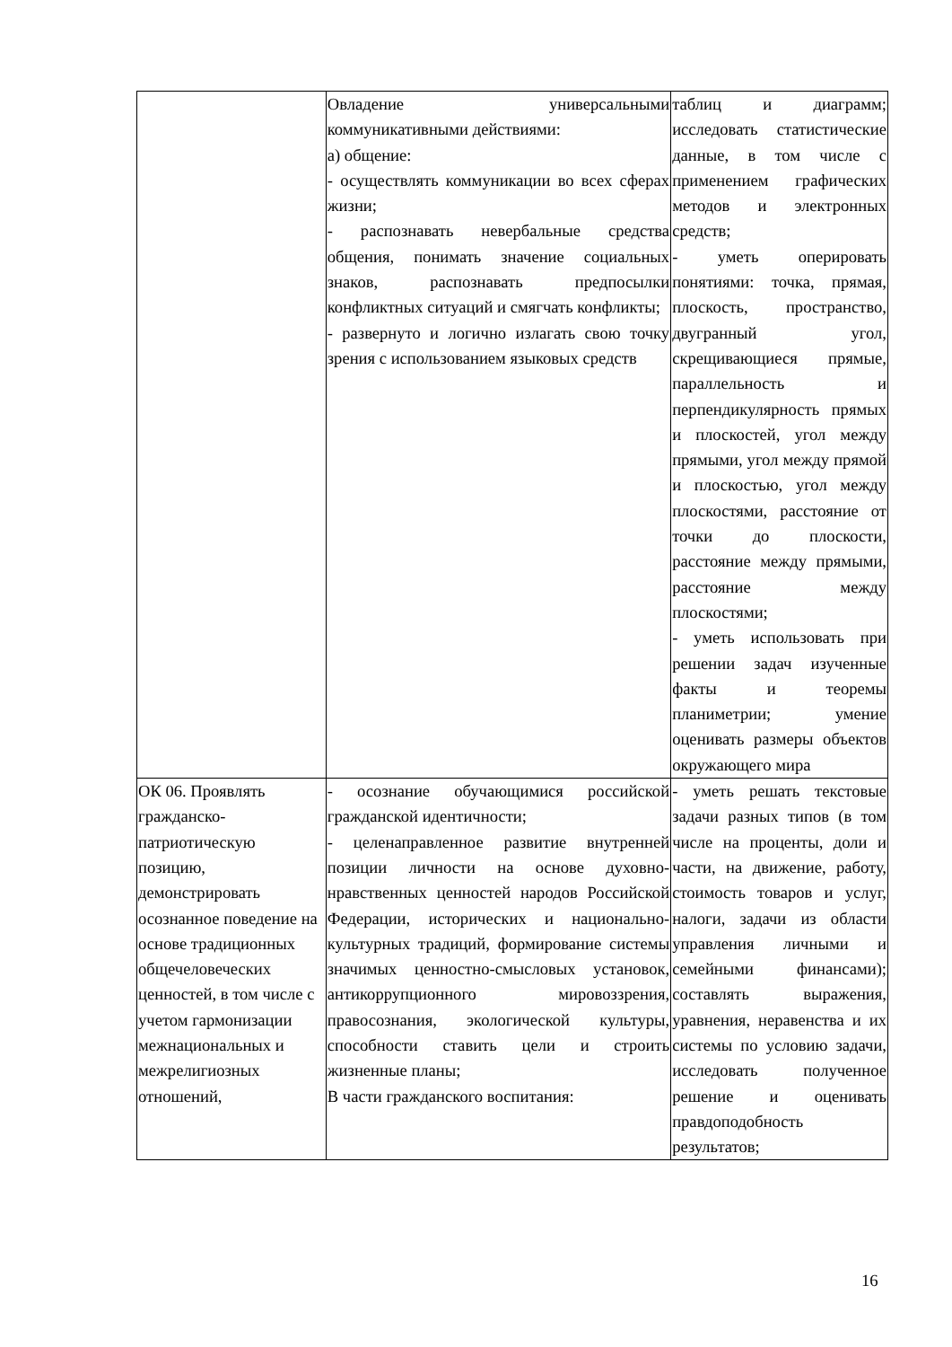| | Овладение универсальными коммуникативными действиями: а) общение: - осуществлять коммуникации во всех сферах жизни; - распознавать невербальные средства общения, понимать значение социальных знаков, распознавать предпосылки конфликтных ситуаций и смягчать конфликты; - развернуто и логично излагать свою точку зрения с использованием языковых средств | таблиц и диаграмм; исследовать статистические данные, в том числе с применением графических методов и электронных средств; - уметь оперировать понятиями: точка, прямая, плоскость, пространство, двугранный угол, скрещивающиеся прямые, параллельность и перпендикулярность прямых и плоскостей, угол между прямыми, угол между прямой и плоскостью, угол между плоскостями, расстояние от точки до плоскости, расстояние между прямыми, расстояние между плоскостями; - уметь использовать при решении задач изученные факты и теоремы планиметрии; умение оценивать размеры объектов окружающего мира |
| ОК 06. Проявлять гражданско-патриотическую позицию, демонстрировать осознанное поведение на основе традиционных общечеловеческих ценностей, в том числе с учетом гармонизации межнациональных и межрелигиозных отношений, | - осознание обучающимися российской гражданской идентичности; - целенаправленное развитие внутренней позиции личности на основе духовно-нравственных ценностей народов Российской Федерации, исторических и национально-культурных традиций, формирование системы значимых ценностно-смысловых установок, антикоррупционного мировоззрения, правосознания, экологической культуры, способности ставить цели и строить жизненные планы; В части гражданского воспитания: | - уметь решать текстовые задачи разных типов (в том числе на проценты, доли и части, на движение, работу, стоимость товаров и услуг, налоги, задачи из области управления личными и семейными финансами); составлять выражения, уравнения, неравенства и их системы по условию задачи, исследовать полученное решение и оценивать правдоподобность результатов; |
16